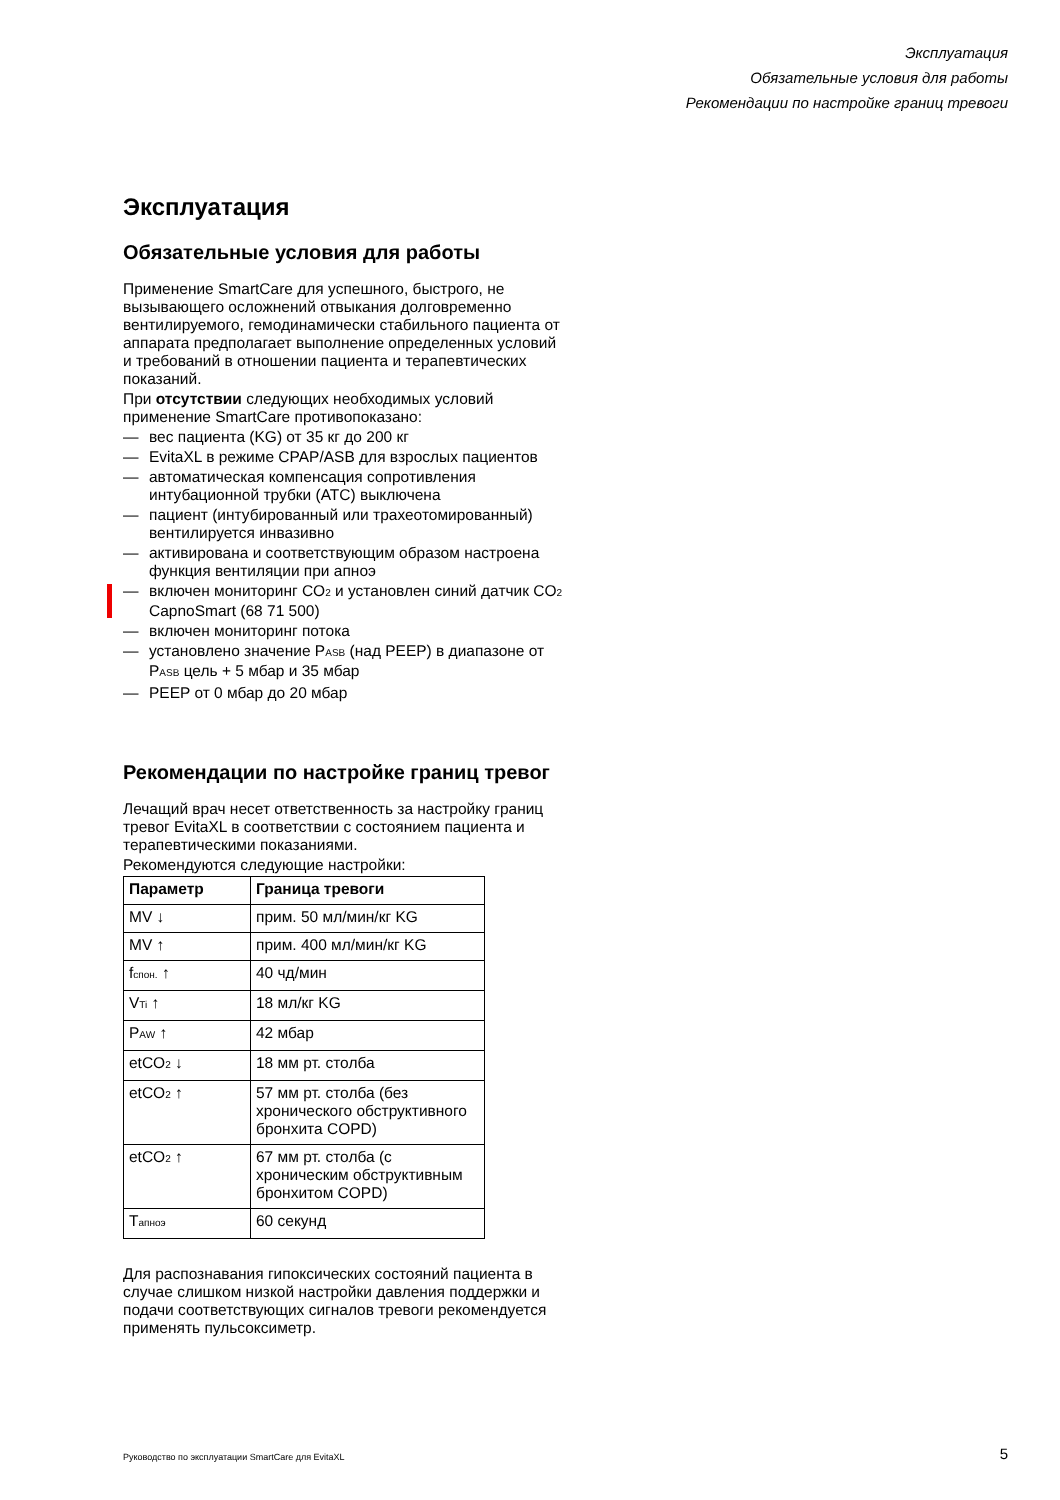Эксплуатация
Обязательные условия для работы
Рекомендации по настройке границ тревоги
Эксплуатация
Обязательные условия для работы
Применение SmartCare для успешного, быстрого, не вызывающего осложнений отвыкания долговременно вентилируемого, гемодинамически стабильного пациента от аппарата предполагает выполнение определенных условий и требований в отношении пациента и терапевтических показаний.
При отсутствии следующих необходимых условий применение SmartCare противопоказано:
— вес пациента (KG) от 35 кг до 200 кг
— EvitaXL в режиме CPAP/ASB для взрослых пациентов
— автоматическая компенсация сопротивления интубационной трубки (ATC) выключена
— пациент (интубированный или трахеотомированный) вентилируется инвазивно
— активирована и соответствующим образом настроена функция вентиляции при апноэ
— включен мониторинг CO<sub>2</sub> и установлен синий датчик CO<sub>2</sub> CapnoSmart (68 71 500)
— включен мониторинг потока
— установлено значение P<sub>ASB</sub> (над PEEP) в диапазоне от P<sub>ASB</sub> цель + 5 мбар и 35 мбар
— PEEP от 0 мбар до 20 мбар
Рекомендации по настройке границ тревог
Лечащий врач несет ответственность за настройку границ тревог EvitaXL в соответствии с состоянием пациента и терапевтическими показаниями.
Рекомендуются следующие настройки:
| Параметр | Граница тревоги |
| --- | --- |
| MV ↓ | прим. 50 мл/мин/кг KG |
| MV ↑ | прим. 400 мл/мин/кг KG |
| f<sub>спон.</sub> ↑ | 40 чд/мин |
| V<sub>Ti</sub> ↑ | 18 мл/кг KG |
| P<sub>AW</sub> ↑ | 42 мбар |
| etCO<sub>2</sub> ↓ | 18 мм рт. столба |
| etCO<sub>2</sub> ↑ | 57 мм рт. столба (без хронического обструктивного бронхита COPD) |
| etCO<sub>2</sub> ↑ | 67 мм рт. столба (с хроническим обструктивным бронхитом COPD) |
| T<sub>апноэ</sub> | 60 секунд |
Для распознавания гипоксических состояний пациента в случае слишком низкой настройки давления поддержки и подачи соответствующих сигналов тревоги рекомендуется применять пульсоксиметр.
Руководство по эксплуатации SmartCare для EvitaXL
5